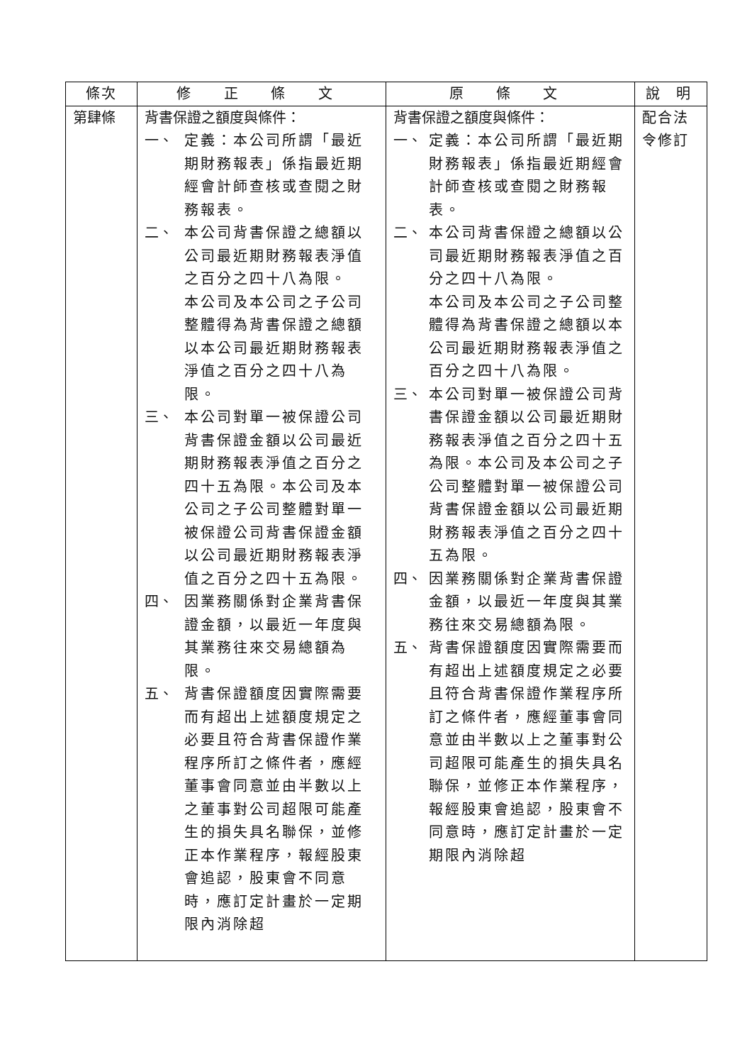| 條次 | 修 正 條 文 | 原 條 文 | 說 明 |
| --- | --- | --- | --- |
| 第肆條 | 背書保證之額度與條件： 一、 定義：本公司所謂「最近期財務報表」係指最近期經會計師查核或查閱之財務報表。 二、 本公司背書保證之總額以公司最近期財務報表淨值之百分之四十八為限。 本公司及本公司之子公司整體得為背書保證之總額以本公司最近期財務報表淨值之百分之四十八為限。 三、 本公司對單一被保證公司背書保證金額以公司最近期財務報表淨值之百分之四十五為限。本公司及本公司之子公司整體對單一被保證公司背書保證金額以公司最近期財務報表淨值之百分之四十五為限。 四、 因業務關係對企業背書保證金額，以最近一年度與其業務往來交易總額為限。 五、 背書保證額度因實際需要而有超出上述額度規定之必要且符合背書保證作業程序所訂之條件者，應經董事會同意並由半數以上之董事對公司超限可能產生的損失具名聯保，並修正本作業程序，報經股東會追認，股東會不同意時，應訂定計畫於一定期限內消除超 | 背書保證之額度與條件： 一、 定義：本公司所謂「最近期財務報表」係指最近期經會計師查核或查閱之財務報表。 二、 本公司背書保證之總額以公司最近期財務報表淨值之百分之四十八為限。 本公司及本公司之子公司整體得為背書保證之總額以本公司最近期財務報表淨值之百分之四十八為限。 三、 本公司對單一被保證公司背書保證金額以公司最近期財務報表淨值之百分之四十五為限。本公司及本公司之子公司整體對單一被保證公司背書保證金額以公司最近期財務報表淨值之百分之四十五為限。 四、 因業務關係對企業背書保證金額，以最近一年度與其業務往來交易總額為限。 五、 背書保證額度因實際需要而有超出上述額度規定之必要且符合背書保證作業程序所訂之條件者，應經董事會同意並由半數以上之董事對公司超限可能產生的損失具名聯保，並修正本作業程序，報經股東會追認，股東會不同意時，應訂定計畫於一定期限內消除超 | 配合法令修訂 |